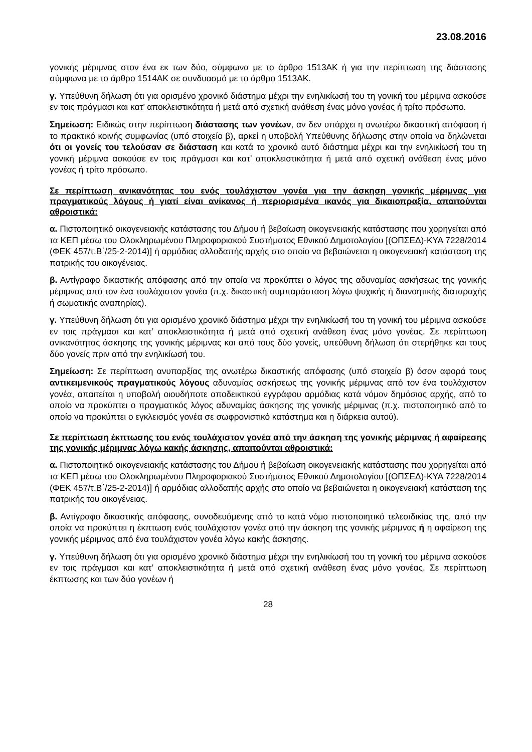23.08.2016
γονικής μέριμνας στον ένα εκ των δύο, σύμφωνα με το άρθρο 1513ΑΚ ή για την περίπτωση της διάστασης σύμφωνα με το άρθρο 1514ΑΚ σε συνδυασμό με το άρθρο 1513ΑΚ.
γ. Υπεύθυνη δήλωση ότι για ορισμένο χρονικό διάστημα μέχρι την ενηλικίωσή του τη γονική του μέριμνα ασκούσε εν τοις πράγμασι και κατ’ αποκλειστικότητα ή μετά από σχετική ανάθεση ένας μόνο γονέας ή τρίτο πρόσωπο.
Σημείωση: Ειδικώς στην περίπτωση διάστασης των γονέων, αν δεν υπάρχει η ανωτέρω δικαστική απόφαση ή το πρακτικό κοινής συμφωνίας (υπό στοιχείο β), αρκεί η υποβολή Υπεύθυνης δήλωσης στην οποία να δηλώνεται ότι οι γονείς του τελούσαν σε διάσταση και κατά το χρονικό αυτό διάστημα μέχρι και την ενηλικίωσή του τη γονική μέριμνα ασκούσε εν τοις πράγμασι και κατ’ αποκλειστικότητα ή μετά από σχετική ανάθεση ένας μόνο γονέας ή τρίτο πρόσωπο.
Σε περίπτωση ανικανότητας του ενός τουλάχιστον γονέα για την άσκηση γονικής μέριμνας για πραγματικούς λόγους ή γιατί είναι ανίκανος ή περιορισμένα ικανός για δικαιοπραξία, απαιτούνται αθροιστικά:
α. Πιστοποιητικό οικογενειακής κατάστασης του Δήμου ή βεβαίωση οικογενειακής κατάστασης που χορηγείται από τα ΚΕΠ μέσω του Ολοκληρωμένου Πληροφοριακού Συστήματος Εθνικού Δημοτολογίου [(ΟΠΣΕΔ)-ΚΥΑ 7228/2014 (ΦΕΚ 457/τ.Β΄/25-2-2014)] ή αρμόδιας αλλοδαπής αρχής στο οποίο να βεβαιώνεται η οικογενειακή κατάσταση της πατρικής του οικογένειας.
β. Αντίγραφο δικαστικής απόφασης από την οποία να προκύπτει ο λόγος της αδυναμίας ασκήσεως της γονικής μέριμνας από τον ένα τουλάχιστον γονέα (π.χ. δικαστική συμπαράσταση λόγω ψυχικής ή διανοητικής διαταραχής ή σωματικής αναπηρίας).
γ. Υπεύθυνη δήλωση ότι για ορισμένο χρονικό διάστημα μέχρι την ενηλικίωσή του τη γονική του μέριμνα ασκούσε εν τοις πράγμασι και κατ’ αποκλειστικότητα ή μετά από σχετική ανάθεση ένας μόνο γονέας. Σε περίπτωση ανικανότητας άσκησης της γονικής μέριμνας και από τους δύο γονείς, υπεύθυνη δήλωση ότι στερήθηκε και τους δύο γονείς πριν από την ενηλικίωσή του.
Σημείωση: Σε περίπτωση ανυπαρξίας της ανωτέρω δικαστικής απόφασης (υπό στοιχείο β) όσον αφορά τους αντικειμενικούς πραγματικούς λόγους αδυναμίας ασκήσεως της γονικής μέριμνας από τον ένα τουλάχιστον γονέα, απαιτείται η υποβολή οιουδήποτε αποδεικτικού εγγράφου αρμόδιας κατά νόμον δημόσιας αρχής, από το οποίο να προκύπτει ο πραγματικός λόγος αδυναμίας άσκησης της γονικής μέριμνας (π.χ. πιστοποιητικό από το οποίο να προκύπτει ο εγκλεισμός γονέα σε σωφρονιστικό κατάστημα και η διάρκεια αυτού).
Σε περίπτωση έκπτωσης του ενός τουλάχιστον γονέα από την άσκηση της γονικής μέριμνας ή αφαίρεσης της γονικής μέριμνας λόγω κακής άσκησης, απαιτούνται αθροιστικά:
α. Πιστοποιητικό οικογενειακής κατάστασης του Δήμου ή βεβαίωση οικογενειακής κατάστασης που χορηγείται από τα ΚΕΠ μέσω του Ολοκληρωμένου Πληροφοριακού Συστήματος Εθνικού Δημοτολογίου [(ΟΠΣΕΔ)-ΚΥΑ 7228/2014 (ΦΕΚ 457/τ.Β΄/25-2-2014)] ή αρμόδιας αλλοδαπής αρχής στο οποίο να βεβαιώνεται η οικογενειακή κατάσταση της πατρικής του οικογένειας.
β. Αντίγραφο δικαστικής απόφασης, συνοδευόμενης από το κατά νόμο πιστοποιητικό τελεσιδικίας της, από την οποία να προκύπτει η έκπτωση ενός τουλάχιστον γονέα από την άσκηση της γονικής μέριμνας ή η αφαίρεση της γονικής μέριμνας από ένα τουλάχιστον γονέα λόγω κακής άσκησης.
γ. Υπεύθυνη δήλωση ότι για ορισμένο χρονικό διάστημα μέχρι την ενηλικίωσή του τη γονική του μέριμνα ασκούσε εν τοις πράγμασι και κατ’ αποκλειστικότητα ή μετά από σχετική ανάθεση ένας μόνο γονέας. Σε περίπτωση έκπτωσης και των δύο γονέων ή
28